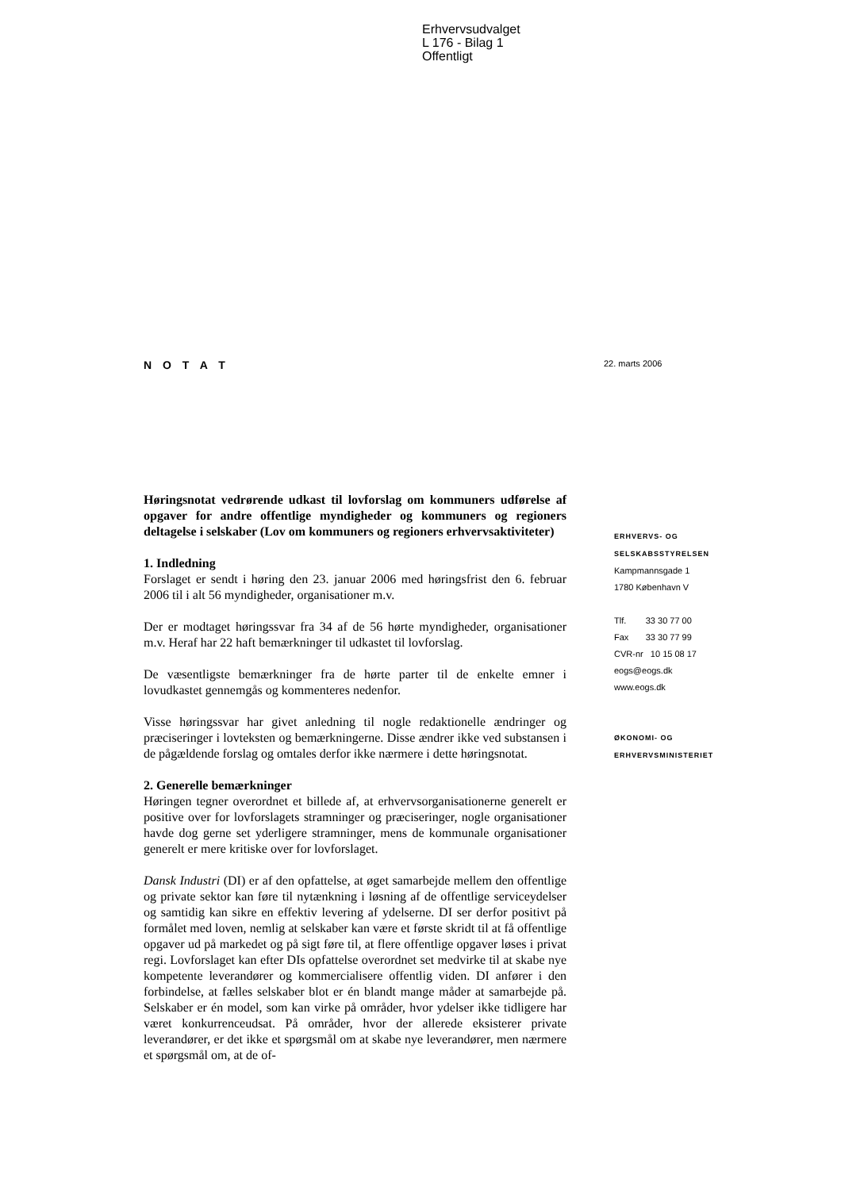Erhvervsudvalget
L 176 - Bilag 1
Offentligt
N O T A T
22. marts 2006
Høringsnotat vedrørende udkast til lovforslag om kommuners udførelse af opgaver for andre offentlige myndigheder og kommuners og regioners deltagelse i selskaber (Lov om kommuners og regioners erhvervsaktiviteter)
1. Indledning
Forslaget er sendt i høring den 23. januar 2006 med høringsfrist den 6. februar 2006 til i alt 56 myndigheder, organisationer m.v.
Der er modtaget høringssvar fra 34 af de 56 hørte myndigheder, organisationer m.v. Heraf har 22 haft bemærkninger til udkastet til lovforslag.
De væsentligste bemærkninger fra de hørte parter til de enkelte emner i lovudkastet gennemgås og kommenteres nedenfor.
Visse høringssvar har givet anledning til nogle redaktionelle ændringer og præciseringer i lovteksten og bemærkningerne. Disse ændrer ikke ved substansen i de pågældende forslag og omtales derfor ikke nærmere i dette høringsnotat.
2. Generelle bemærkninger
Høringen tegner overordnet et billede af, at erhvervsorganisationerne generelt er positive over for lovforslagets stramninger og præciseringer, nogle organisationer havde dog gerne set yderligere stramninger, mens de kommunale organisationer generelt er mere kritiske over for lovforslaget.
Dansk Industri (DI) er af den opfattelse, at øget samarbejde mellem den offentlige og private sektor kan føre til nytænkning i løsning af de offentlige serviceydelser og samtidig kan sikre en effektiv levering af ydelserne. DI ser derfor positivt på formålet med loven, nemlig at selskaber kan være et første skridt til at få offentlige opgaver ud på markedet og på sigt føre til, at flere offentlige opgaver løses i privat regi. Lovforslaget kan efter DIs opfattelse overordnet set medvirke til at skabe nye kompetente leverandører og kommercialisere offentlig viden. DI anfører i den forbindelse, at fælles selskaber blot er én blandt mange måder at samarbejde på. Selskaber er én model, som kan virke på områder, hvor ydelser ikke tidligere har været konkurrenceudsat. På områder, hvor der allerede eksisterer private leverandører, er det ikke et spørgsmål om at skabe nye leverandører, men nærmere et spørgsmål om, at de of-
ERHVERVS- OG
SELSKABSSTYRELSEN
Kampmannsgade 1
1780 København V
Tlf. 33 30 77 00
Fax 33 30 77 99
CVR-nr 10 15 08 17
eogs@eogs.dk
www.eogs.dk
ØKONOMI- OG
ERHVERVSMINISTERIET